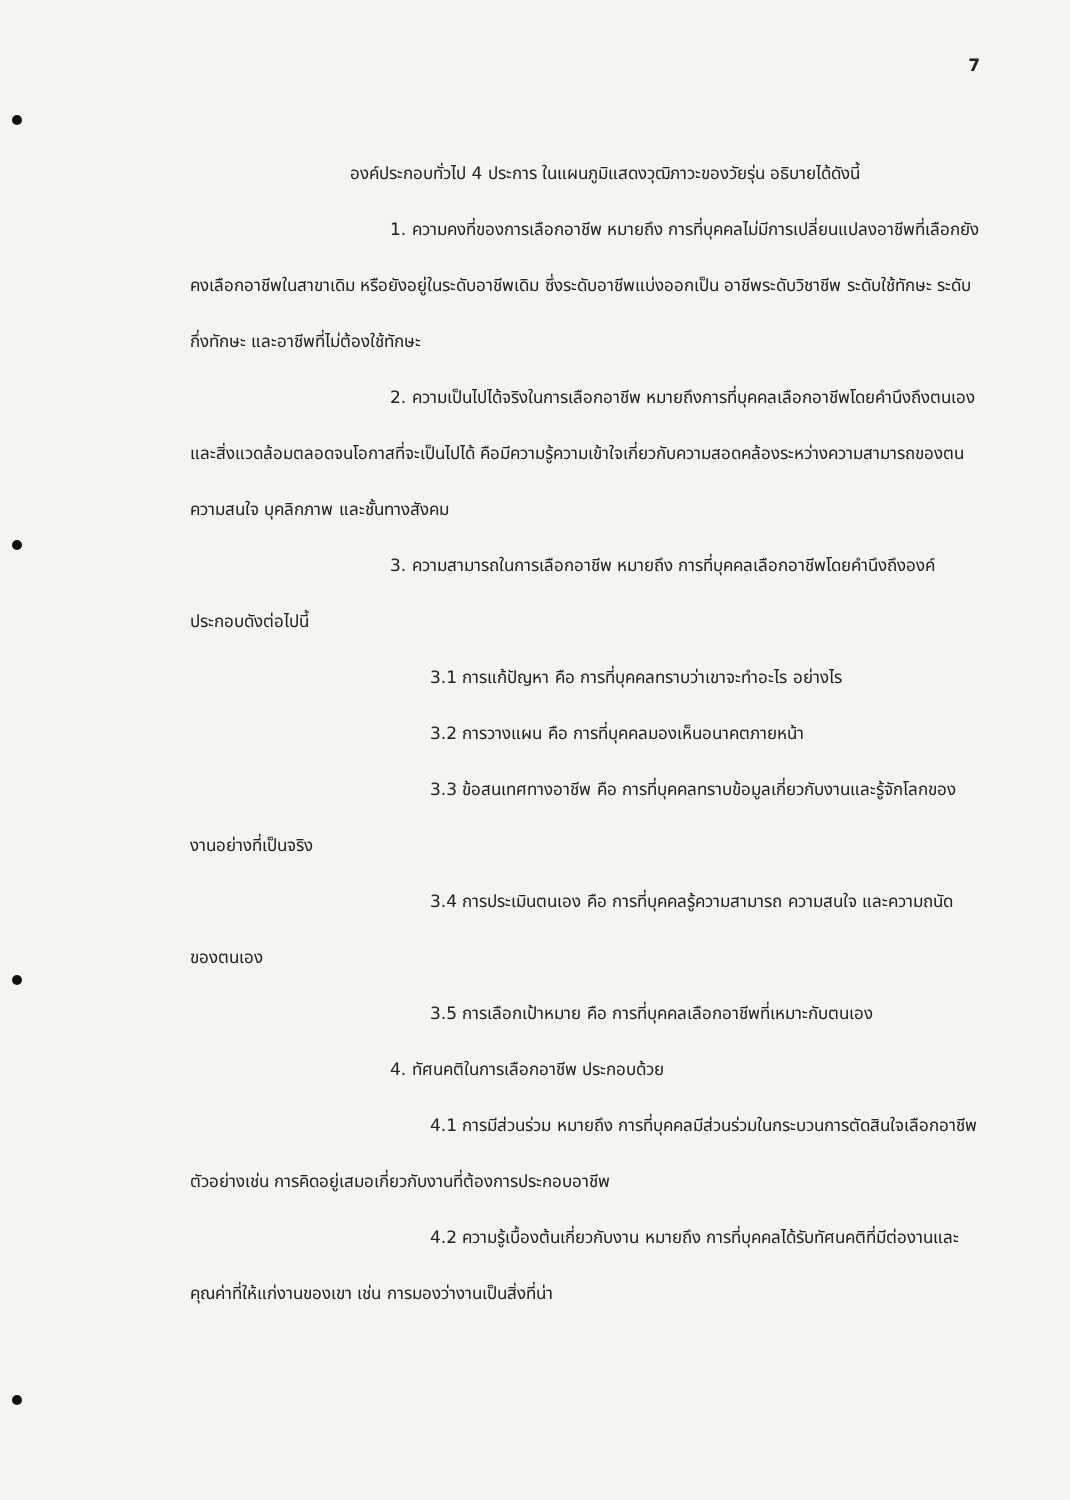7
องค์ประกอบทั่วไป 4 ประการ ในแผนภูมิแสดงวุฒิภาวะของวัยรุ่น อธิบายได้ดังนี้
1. ความคงที่ของการเลือกอาชีพ หมายถึง การที่บุคคลไม่มีการเปลี่ยนแปลงอาชีพที่เลือกยังคงเลือกอาชีพในสาขาเดิม หรือยังอยู่ในระดับอาชีพเดิม ซึ่งระดับอาชีพแบ่งออกเป็น อาชีพระดับวิชาชีพ ระดับใช้ทักษะ ระดับกึ่งทักษะ และอาชีพที่ไม่ต้องใช้ทักษะ
2. ความเป็นไปได้จริงในการเลือกอาชีพ หมายถึงการที่บุคคลเลือกอาชีพโดยคำนึงถึงตนเองและสิ่งแวดล้อมตลอดจนโอกาสที่จะเป็นไปได้ คือมีความรู้ความเข้าใจเกี่ยวกับความสอดคล้องระหว่างความสามารถของตน ความสนใจ บุคลิกภาพ และชั้นทางสังคม
3. ความสามารถในการเลือกอาชีพ หมายถึง การที่บุคคลเลือกอาชีพโดยคำนึงถึงองค์ประกอบดังต่อไปนี้
3.1 การแก้ปัญหา คือ การที่บุคคลทราบว่าเขาจะทำอะไร อย่างไร
3.2 การวางแผน คือ การที่บุคคลมองเห็นอนาคตภายหน้า
3.3 ข้อสนเทศทางอาชีพ คือ การที่บุคคลทราบข้อมูลเกี่ยวกับงานและรู้จักโลกของงานอย่างที่เป็นจริง
3.4 การประเมินตนเอง คือ การที่บุคคลรู้ความสามารถ ความสนใจ และความถนัดของตนเอง
3.5 การเลือกเป้าหมาย คือ การที่บุคคลเลือกอาชีพที่เหมาะกับตนเอง
4. ทัศนคติในการเลือกอาชีพ ประกอบด้วย
4.1 การมีส่วนร่วม หมายถึง การที่บุคคลมีส่วนร่วมในกระบวนการตัดสินใจเลือกอาชีพ ตัวอย่างเช่น การคิดอยู่เสมอเกี่ยวกับงานที่ต้องการประกอบอาชีพ
4.2 ความรู้เบื้องต้นเกี่ยวกับงาน หมายถึง การที่บุคคลได้รับทัศนคติที่มีต่องานและคุณค่าที่ให้แก่งานของเขา เช่น การมองว่างานเป็นสิ่งที่น่า